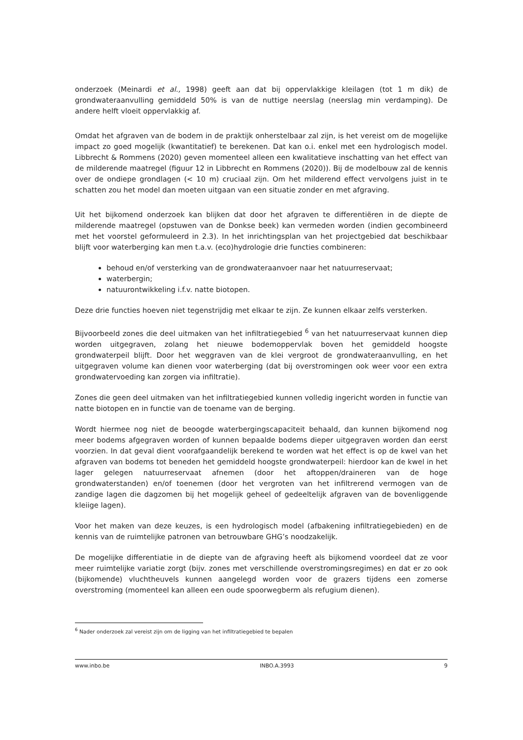onderzoek (Meinardi et al., 1998) geeft aan dat bij oppervlakkige kleilagen (tot 1 m dik) de grondwateraanvulling gemiddeld 50% is van de nuttige neerslag (neerslag min verdamping). De andere helft vloeit oppervlakkig af.
Omdat het afgraven van de bodem in de praktijk onherstelbaar zal zijn, is het vereist om de mogelijke impact zo goed mogelijk (kwantitatief) te berekenen. Dat kan o.i. enkel met een hydrologisch model. Libbrecht & Rommens (2020) geven momenteel alleen een kwalitatieve inschatting van het effect van de milderende maatregel (figuur 12 in Libbrecht en Rommens (2020)). Bij de modelbouw zal de kennis over de ondiepe grondlagen (< 10 m) cruciaal zijn. Om het milderend effect vervolgens juist in te schatten zou het model dan moeten uitgaan van een situatie zonder en met afgraving.
Uit het bijkomend onderzoek kan blijken dat door het afgraven te differentiëren in de diepte de milderende maatregel (opstuwen van de Donkse beek) kan vermeden worden (indien gecombineerd met het voorstel geformuleerd in 2.3). In het inrichtingsplan van het projectgebied dat beschikbaar blijft voor waterberging kan men t.a.v. (eco)hydrologie drie functies combineren:
behoud en/of versterking van de grondwateraanvoer naar het natuurreservaat;
waterbergin;
natuurontwikkeling i.f.v. natte biotopen.
Deze drie functies hoeven niet tegenstrijdig met elkaar te zijn. Ze kunnen elkaar zelfs versterken.
Bijvoorbeeld zones die deel uitmaken van het infiltratiegebied <sup>6</sup> van het natuurreservaat kunnen diep worden uitgegraven, zolang het nieuwe bodemoppervlak boven het gemiddeld hoogste grondwaterpeil blijft. Door het weggraven van de klei vergroot de grondwateraanvulling, en het uitgegraven volume kan dienen voor waterberging (dat bij overstromingen ook weer voor een extra grondwatervoeding kan zorgen via infiltratie).
Zones die geen deel uitmaken van het infiltratiegebied kunnen volledig ingericht worden in functie van natte biotopen en in functie van de toename van de berging.
Wordt hiermee nog niet de beoogde waterbergingscapaciteit behaald, dan kunnen bijkomend nog meer bodems afgegraven worden of kunnen bepaalde bodems dieper uitgegraven worden dan eerst voorzien. In dat geval dient voorafgaandelijk berekend te worden wat het effect is op de kwel van het afgraven van bodems tot beneden het gemiddeld hoogste grondwaterpeil: hierdoor kan de kwel in het lager gelegen natuurreservaat afnemen (door het aftoppen/draineren van de hoge grondwaterstanden) en/of toenemen (door het vergroten van het infiltrerend vermogen van de zandige lagen die dagzomen bij het mogelijk geheel of gedeeltelijk afgraven van de bovenliggende kleiige lagen).
Voor het maken van deze keuzes, is een hydrologisch model (afbakening infiltratiegebieden) en de kennis van de ruimtelijke patronen van betrouwbare GHG’s noodzakelijk.
De mogelijke differentiatie in de diepte van de afgraving heeft als bijkomend voordeel dat ze voor meer ruimtelijke variatie zorgt (bijv. zones met verschillende overstromingsregimes) en dat er zo ook (bijkomende) vluchtheuvels kunnen aangelegd worden voor de grazers tijdens een zomerse overstroming (momenteel kan alleen een oude spoorwegberm als refugium dienen).
<sup>6</sup> Nader onderzoek zal vereist zijn om de ligging van het infiltratiegebied te bepalen
www.inbo.be INBO.A.3993 9